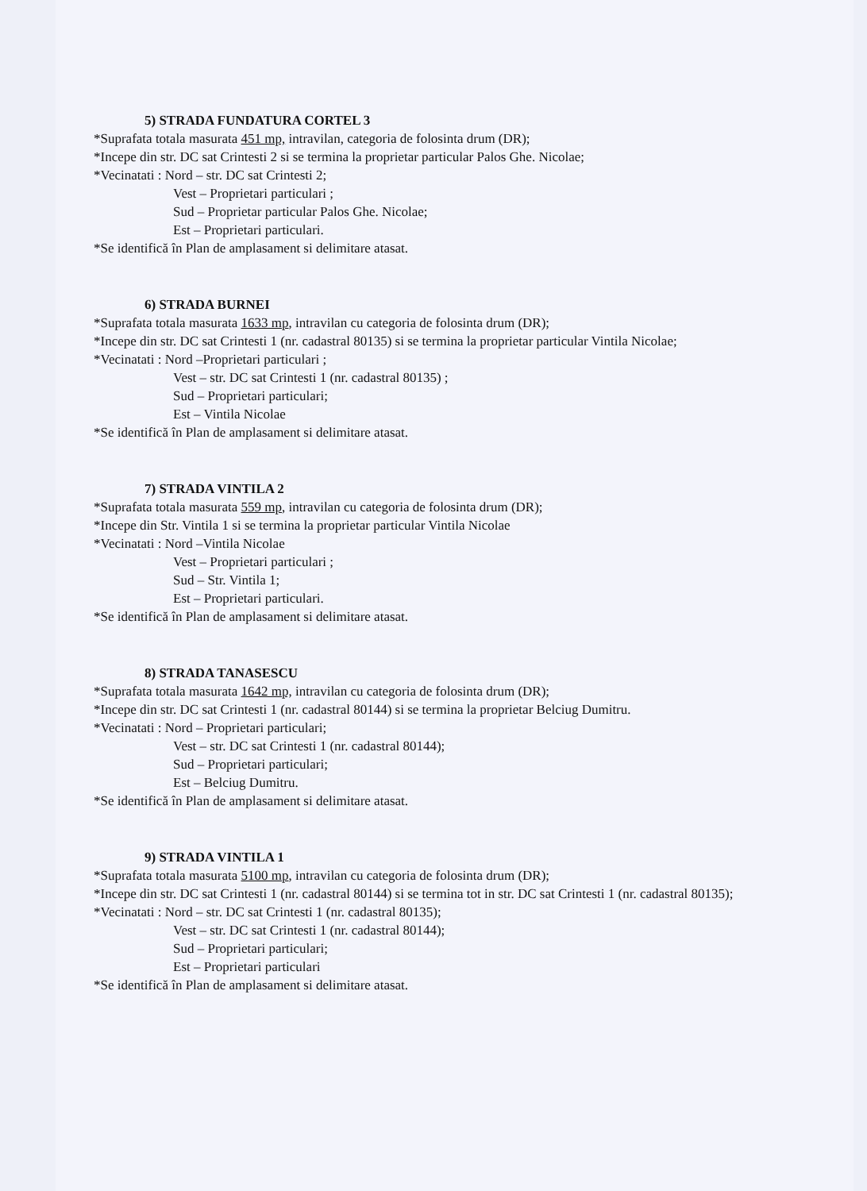5) STRADA FUNDATURA CORTEL 3
*Suprafata totala masurata 451 mp, intravilan, categoria de folosinta drum (DR);
*Incepe din str. DC sat Crintesti 2 si se termina la proprietar particular Palos Ghe. Nicolae;
*Vecinatati : Nord – str. DC sat Crintesti 2;
Vest – Proprietari particulari ;
Sud – Proprietar particular Palos Ghe. Nicolae;
Est – Proprietari particulari.
*Se identifică în Plan de amplasament si delimitare atasat.
6) STRADA BURNEI
*Suprafata totala masurata 1633 mp, intravilan cu categoria de folosinta drum (DR);
*Incepe din str. DC sat Crintesti 1 (nr. cadastral 80135) si se termina la proprietar particular Vintila Nicolae;
*Vecinatati : Nord –Proprietari particulari ;
Vest – str. DC sat Crintesti 1 (nr. cadastral 80135) ;
Sud – Proprietari particulari;
Est – Vintila Nicolae
*Se identifică în Plan de amplasament si delimitare atasat.
7) STRADA VINTILA 2
*Suprafata totala masurata 559 mp, intravilan cu categoria de folosinta drum (DR);
*Incepe din Str. Vintila 1 si se termina la proprietar particular Vintila Nicolae
*Vecinatati : Nord –Vintila Nicolae
Vest – Proprietari particulari ;
Sud – Str. Vintila 1;
Est – Proprietari particulari.
*Se identifică în Plan de amplasament si delimitare atasat.
8) STRADA TANASESCU
*Suprafata totala masurata 1642 mp, intravilan cu categoria de folosinta drum (DR);
*Incepe din str. DC sat Crintesti 1 (nr. cadastral 80144) si se termina la proprietar Belciug Dumitru.
*Vecinatati : Nord – Proprietari particulari;
Vest – str. DC sat Crintesti 1 (nr. cadastral 80144);
Sud – Proprietari particulari;
Est – Belciug Dumitru.
*Se identifică în Plan de amplasament si delimitare atasat.
9) STRADA VINTILA 1
*Suprafata totala masurata 5100 mp, intravilan cu categoria de folosinta drum (DR);
*Incepe din str. DC sat Crintesti 1 (nr. cadastral 80144) si se termina tot in str. DC sat Crintesti 1 (nr. cadastral 80135);
*Vecinatati : Nord – str. DC sat Crintesti 1 (nr. cadastral 80135);
Vest – str. DC sat Crintesti 1 (nr. cadastral 80144);
Sud – Proprietari particulari;
Est – Proprietari particulari
*Se identifică în Plan de amplasament si delimitare atasat.